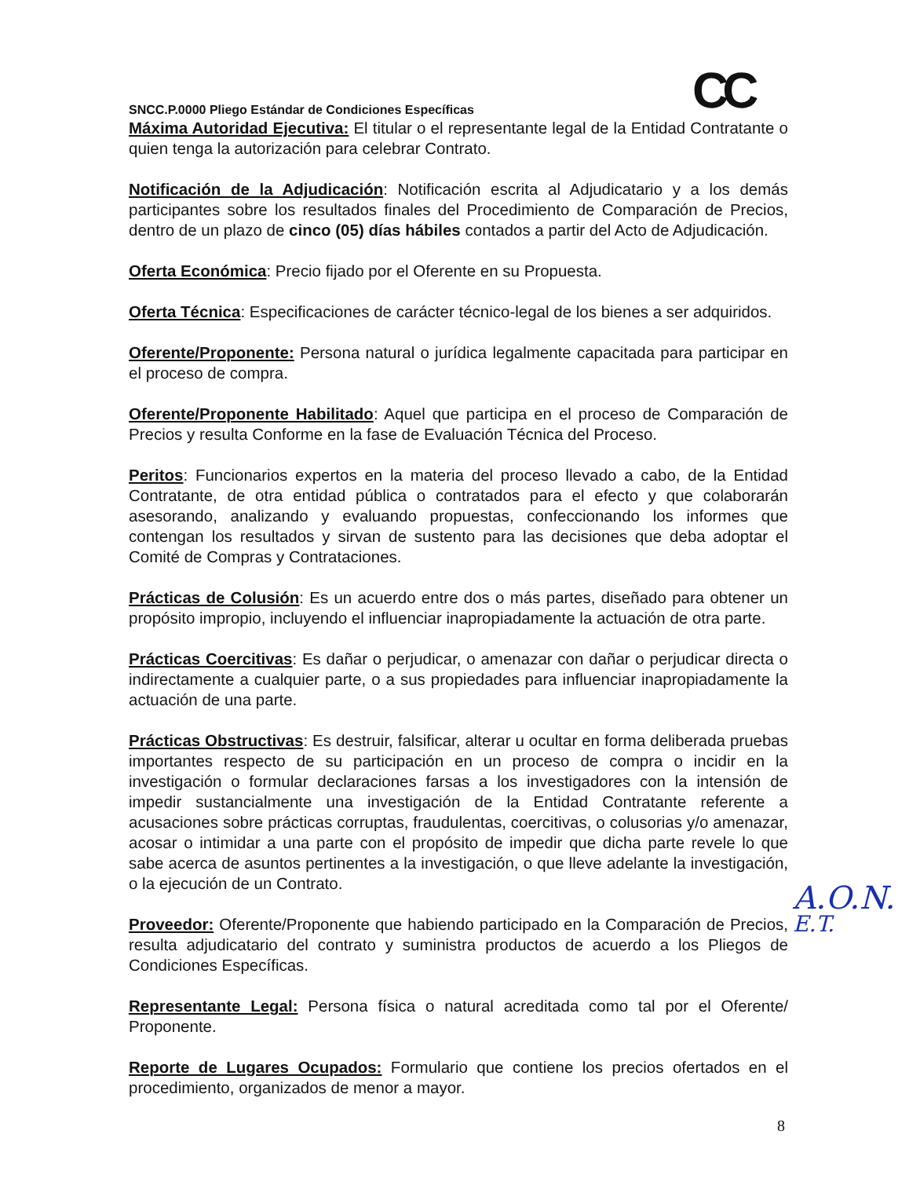CC
SNCC.P.0000 Pliego Estándar de Condiciones Específicas
Máxima Autoridad Ejecutiva: El titular o el representante legal de la Entidad Contratante o quien tenga la autorización para celebrar Contrato.
Notificación de la Adjudicación: Notificación escrita al Adjudicatario y a los demás participantes sobre los resultados finales del Procedimiento de Comparación de Precios, dentro de un plazo de cinco (05) días hábiles contados a partir del Acto de Adjudicación.
Oferta Económica: Precio fijado por el Oferente en su Propuesta.
Oferta Técnica: Especificaciones de carácter técnico-legal de los bienes a ser adquiridos.
Oferente/Proponente: Persona natural o jurídica legalmente capacitada para participar en el proceso de compra.
Oferente/Proponente Habilitado: Aquel que participa en el proceso de Comparación de Precios y resulta Conforme en la fase de Evaluación Técnica del Proceso.
Peritos: Funcionarios expertos en la materia del proceso llevado a cabo, de la Entidad Contratante, de otra entidad pública o contratados para el efecto y que colaborarán asesorando, analizando y evaluando propuestas, confeccionando los informes que contengan los resultados y sirvan de sustento para las decisiones que deba adoptar el Comité de Compras y Contrataciones.
Prácticas de Colusión: Es un acuerdo entre dos o más partes, diseñado para obtener un propósito impropio, incluyendo el influenciar inapropiadamente la actuación de otra parte.
Prácticas Coercitivas: Es dañar o perjudicar, o amenazar con dañar o perjudicar directa o indirectamente a cualquier parte, o a sus propiedades para influenciar inapropiadamente la actuación de una parte.
Prácticas Obstructivas: Es destruir, falsificar, alterar u ocultar en forma deliberada pruebas importantes respecto de su participación en un proceso de compra o incidir en la investigación o formular declaraciones farsas a los investigadores con la intensión de impedir sustancialmente una investigación de la Entidad Contratante referente a acusaciones sobre prácticas corruptas, fraudulentas, coercitivas, o colusorias y/o amenazar, acosar o intimidar a una parte con el propósito de impedir que dicha parte revele lo que sabe acerca de asuntos pertinentes a la investigación, o que lleve adelante la investigación, o la ejecución de un Contrato.
Proveedor: Oferente/Proponente que habiendo participado en la Comparación de Precios, resulta adjudicatario del contrato y suministra productos de acuerdo a los Pliegos de Condiciones Específicas.
Representante Legal: Persona física o natural acreditada como tal por el Oferente/ Proponente.
Reporte de Lugares Ocupados: Formulario que contiene los precios ofertados en el procedimiento, organizados de menor a mayor.
A.O.N.
E.T.
8